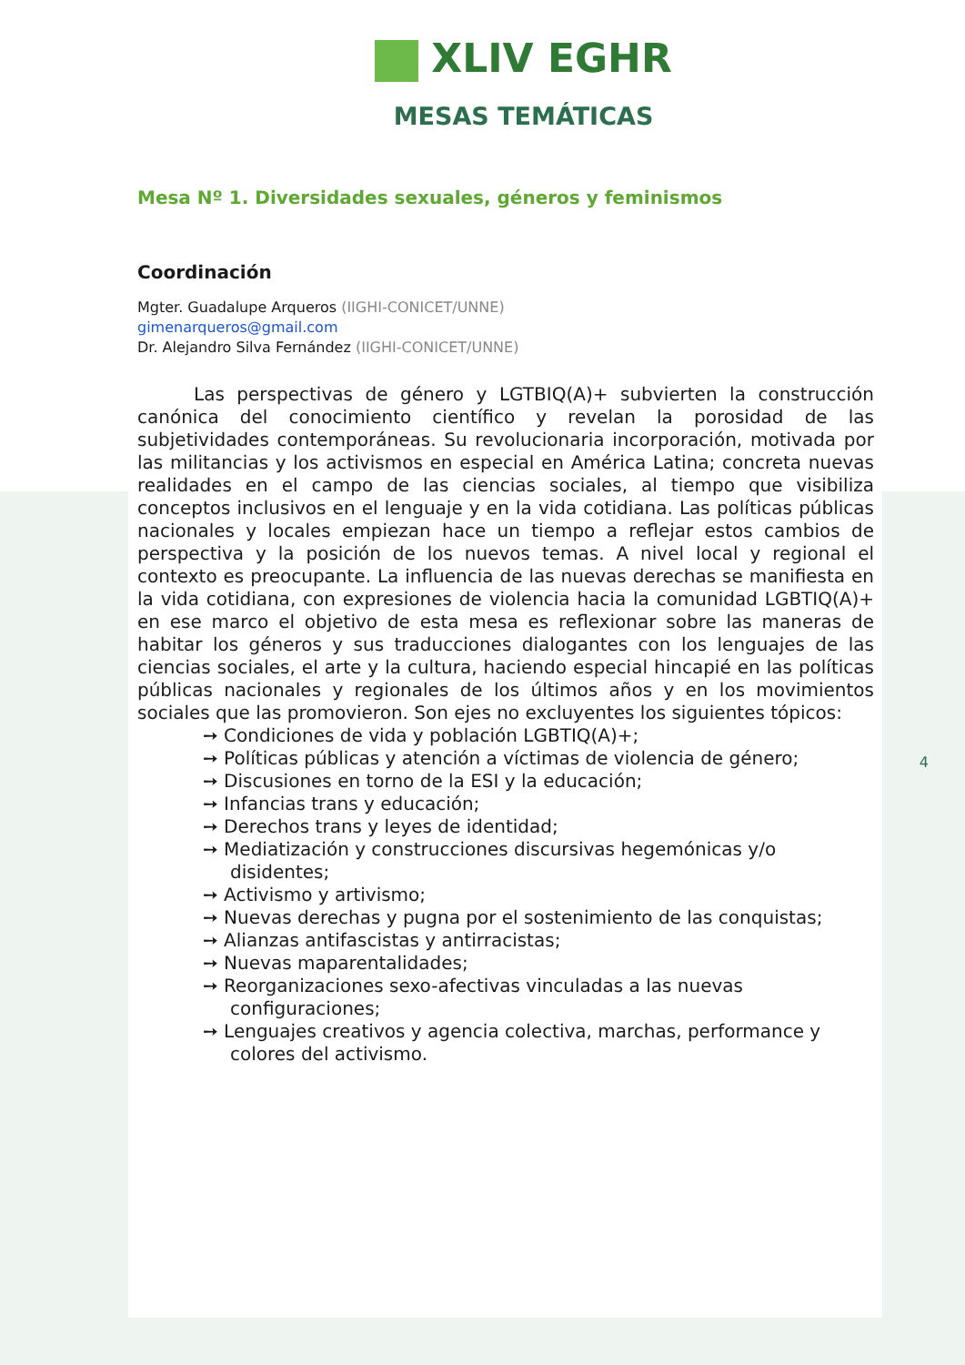XLIV EGHR
MESAS TEMÁTICAS
Mesa Nº 1. Diversidades sexuales, géneros y feminismos
Coordinación
Mgter. Guadalupe Arqueros (IIGHI-CONICET/UNNE)
gimenarqueros@gmail.com
Dr. Alejandro Silva Fernández (IIGHI-CONICET/UNNE)
Las perspectivas de género y LGTBIQ(A)+ subvierten la construcción canónica del conocimiento científico y revelan la porosidad de las subjetividades contemporáneas. Su revolucionaria incorporación, motivada por las militancias y los activismos en especial en América Latina; concreta nuevas realidades en el campo de las ciencias sociales, al tiempo que visibiliza conceptos inclusivos en el lenguaje y en la vida cotidiana. Las políticas públicas nacionales y locales empiezan hace un tiempo a reflejar estos cambios de perspectiva y la posición de los nuevos temas. A nivel local y regional el contexto es preocupante. La influencia de las nuevas derechas se manifiesta en la vida cotidiana, con expresiones de violencia hacia la comunidad LGBTIQ(A)+ en ese marco el objetivo de esta mesa es reflexionar sobre las maneras de habitar los géneros y sus traducciones dialogantes con los lenguajes de las ciencias sociales, el arte y la cultura, haciendo especial hincapié en las políticas públicas nacionales y regionales de los últimos años y en los movimientos sociales que las promovieron. Son ejes no excluyentes los siguientes tópicos:
➙ Condiciones de vida y población LGBTIQ(A)+;
➙ Políticas públicas y atención a víctimas de violencia de género;
➙ Discusiones en torno de la ESI y la educación;
➙ Infancias trans y educación;
➙ Derechos trans y leyes de identidad;
➙ Mediatización y construcciones discursivas hegemónicas y/o disidentes;
➙ Activismo y artivismo;
➙ Nuevas derechas y pugna por el sostenimiento de las conquistas;
➙ Alianzas antifascistas y antirracistas;
➙ Nuevas maparentalidades;
➙ Reorganizaciones sexo-afectivas vinculadas a las nuevas configuraciones;
➙ Lenguajes creativos y agencia colectiva, marchas, performance y colores del activismo.
4